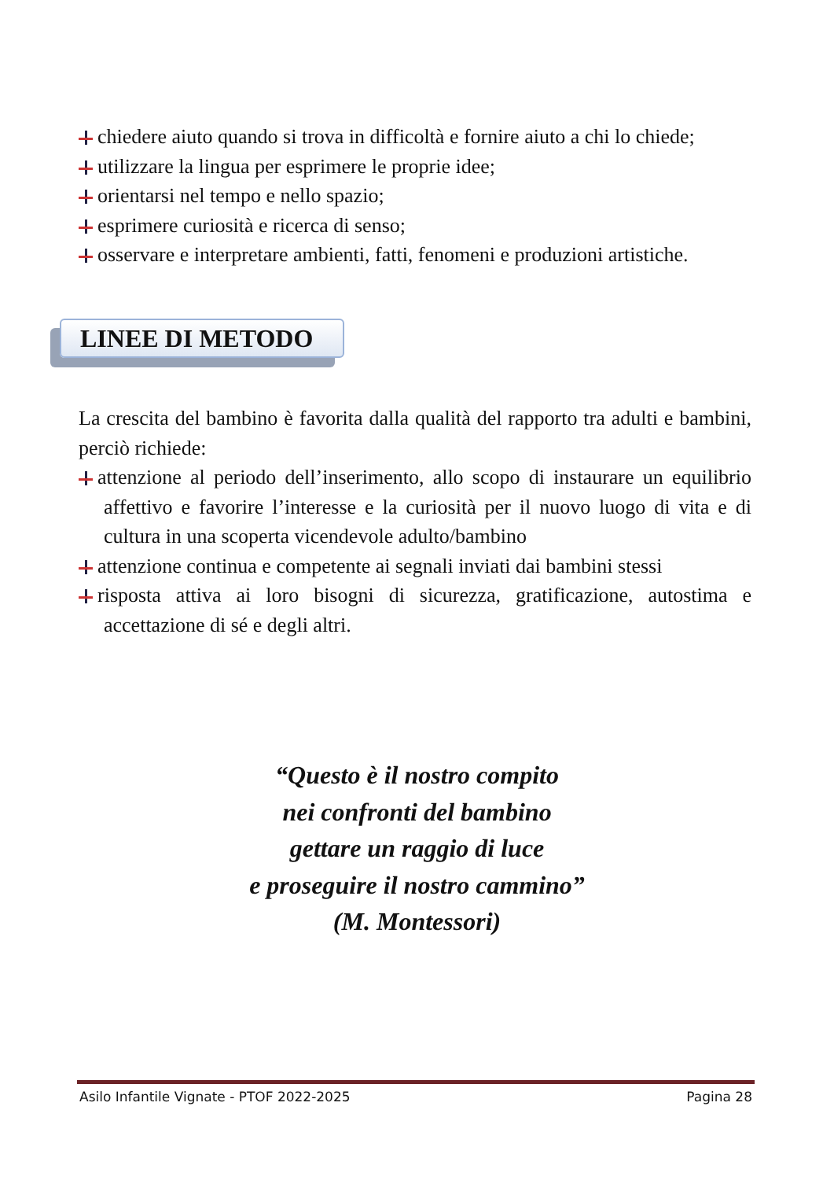chiedere aiuto quando si trova in difficoltà e fornire aiuto a chi lo chiede;
utilizzare la lingua per esprimere le proprie idee;
orientarsi nel tempo e nello spazio;
esprimere curiosità e ricerca di senso;
osservare e interpretare ambienti, fatti, fenomeni e produzioni artistiche.
LINEE DI METODO
La crescita del bambino è favorita dalla qualità del rapporto tra adulti e bambini, perciò richiede:
attenzione al periodo dell’inserimento, allo scopo di instaurare un equilibrio affettivo e favorire l’interesse e la curiosità per il nuovo luogo di vita e di cultura in una scoperta vicendevole adulto/bambino
attenzione continua e competente ai segnali inviati dai bambini stessi
risposta attiva ai loro bisogni di sicurezza, gratificazione, autostima e accettazione di sé e degli altri.
“Questo è il nostro compito
nei confronti del bambino
gettare un raggio di luce
e proseguire il nostro cammino”
(M. Montessori)
Asilo Infantile Vignate - PTOF 2022-2025 Pagina 28